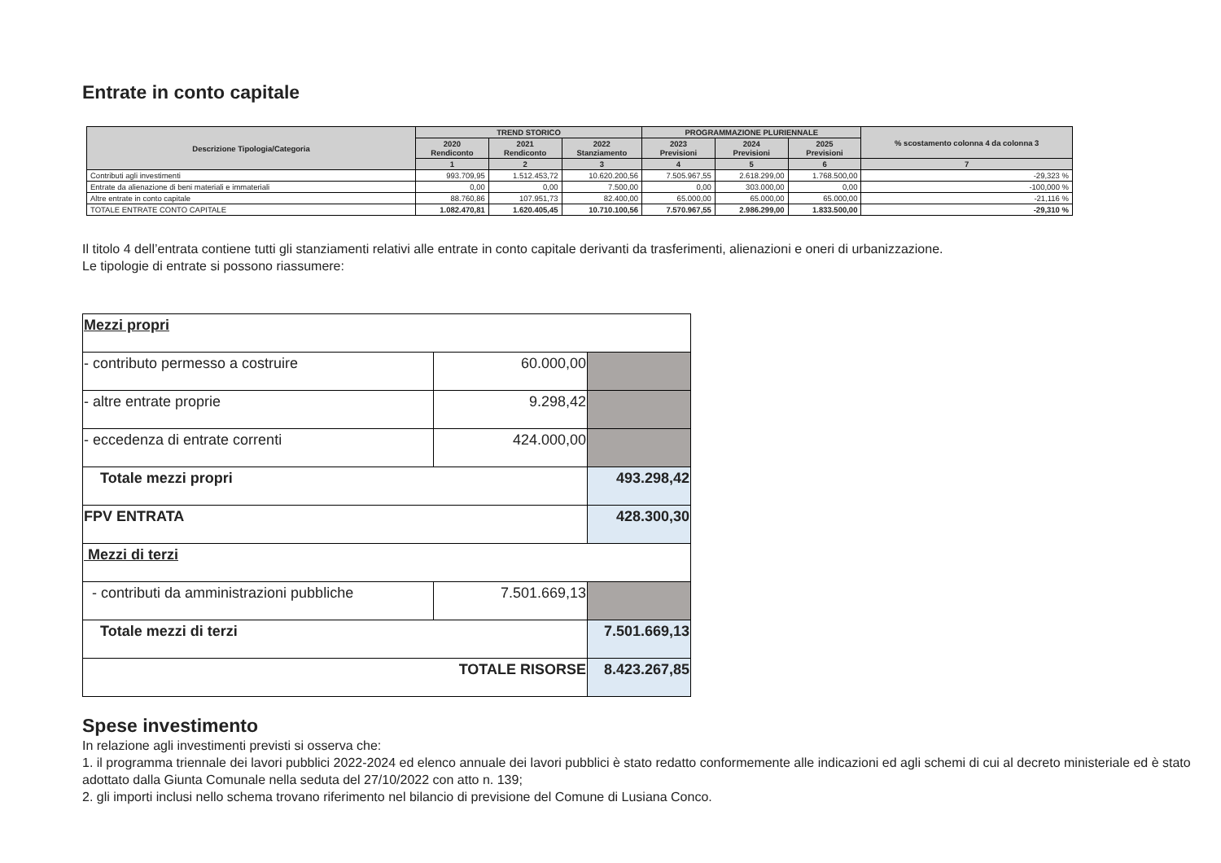Entrate in conto capitale
| Descrizione Tipologia/Categoria | TREND STORICO | | | PROGRAMMAZIONE PLURIENNALE | | | % scostamento colonna 4 da colonna 3 |
| --- | --- | --- | --- | --- | --- | --- | --- |
| | 2020 Rendiconto | 2021 Rendiconto | 2022 Stanziamento | 2023 Previsioni | 2024 Previsioni | 2025 Previsioni | |
| | 1 | 2 | 3 | 4 | 5 | 6 | 7 |
| Contributi agli investimenti | 993.709,95 | 1.512.453,72 | 10.620.200,56 | 7.505.967,55 | 2.618.299,00 | 1.768.500,00 | -29,323 % |
| Entrate da alienazione di beni materiali e immateriali | 0,00 | 0,00 | 7.500,00 | 0,00 | 303.000,00 | 0,00 | -100,000 % |
| Altre entrate in conto capitale | 88.760,86 | 107.951,73 | 82.400,00 | 65.000,00 | 65.000,00 | 65.000,00 | -21,116 % |
| TOTALE ENTRATE CONTO CAPITALE | 1.082.470,81 | 1.620.405,45 | 10.710.100,56 | 7.570.967,55 | 2.986.299,00 | 1.833.500,00 | -29,310 % |
Il titolo 4 dell’entrata contiene tutti gli stanziamenti relativi alle entrate in conto capitale derivanti da trasferimenti, alienazioni e oneri di urbanizzazione.
Le tipologie di entrate si possono riassumere:
| Mezzi propri | | |
| - contributo permesso a costruire | 60.000,00 | |
| - altre entrate proprie | 9.298,42 | |
| - eccedenza di entrate correnti | 424.000,00 | |
| Totale mezzi propri | | 493.298,42 |
| FPV ENTRATA | | 428.300,30 |
| Mezzi di terzi | | |
| - contributi da amministrazioni pubbliche | 7.501.669,13 | |
| Totale mezzi di terzi | | 7.501.669,13 |
| TOTALE RISORSE | | 8.423.267,85 |
Spese investimento
In relazione agli investimenti previsti si osserva che:
1. il programma triennale dei lavori pubblici 2022-2024 ed elenco annuale dei lavori pubblici è stato redatto conformemente alle indicazioni ed agli schemi di cui al decreto ministeriale ed è stato adottato dalla Giunta Comunale nella seduta del 27/10/2022 con atto n. 139;
2. gli importi inclusi nello schema trovano riferimento nel bilancio di previsione del Comune di Lusiana Conco.